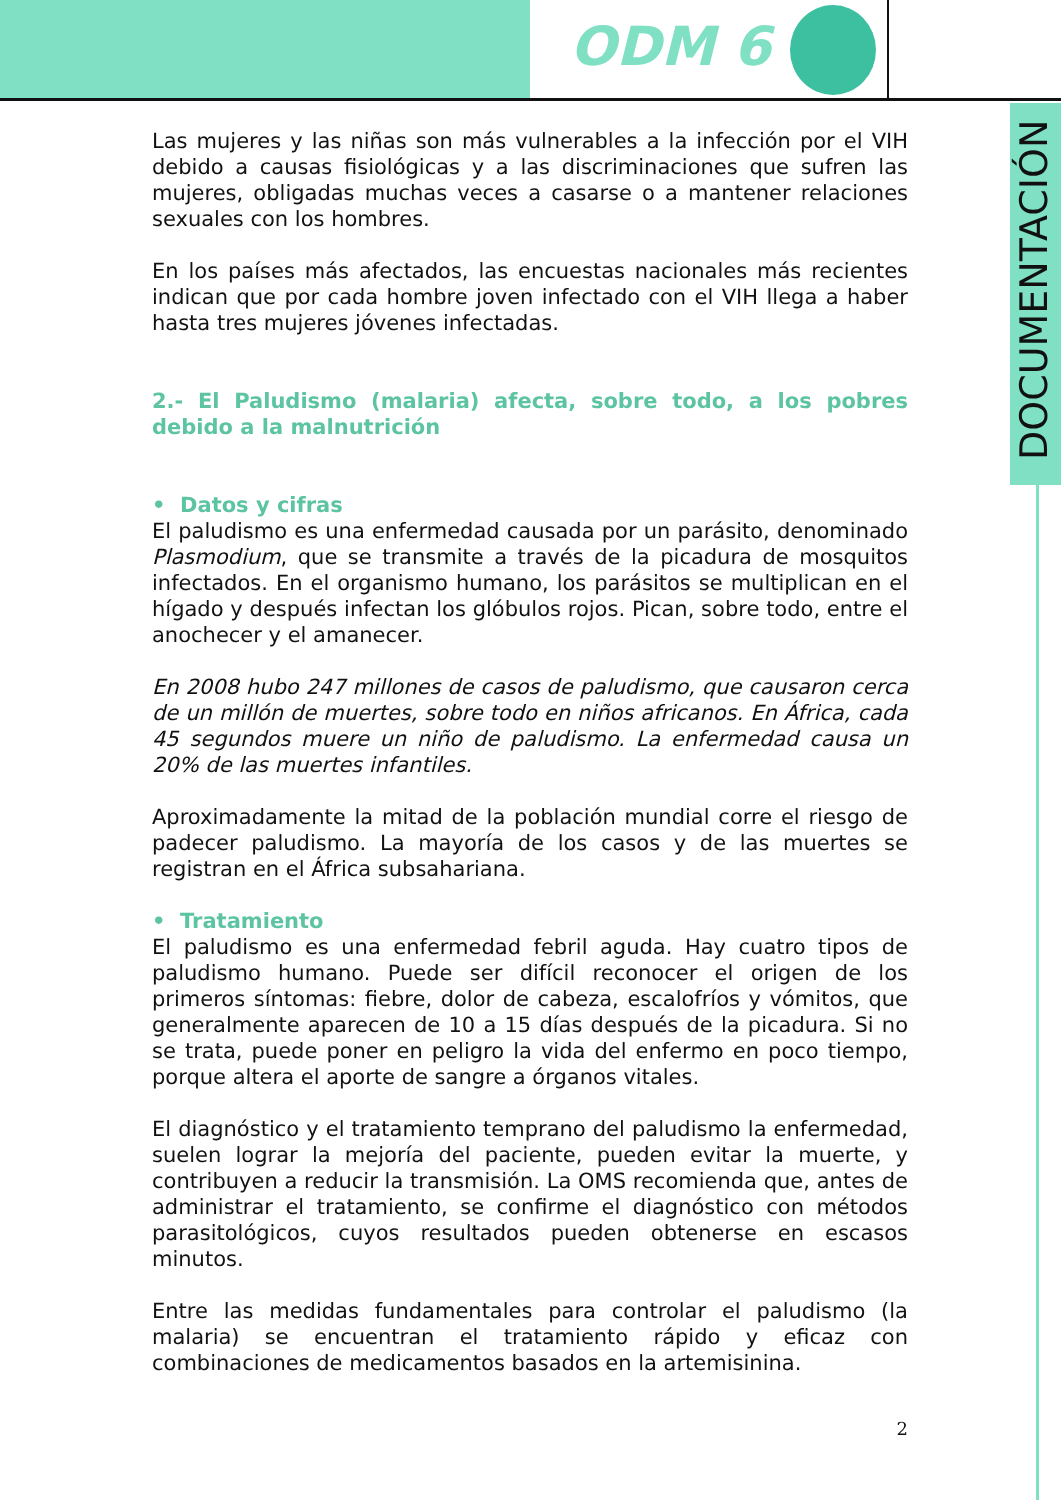ODM 6
DOCUMENTACIÓN
Las mujeres y las niñas son más vulnerables a la infección por el VIH debido a causas fisiológicas y a las discriminaciones que sufren las mujeres, obligadas muchas veces a casarse o a mantener relaciones sexuales con los hombres.
En los países más afectados, las encuestas nacionales más recientes indican que por cada hombre joven infectado con el VIH llega a haber hasta tres mujeres jóvenes infectadas.
2.- El Paludismo (malaria) afecta, sobre todo, a los pobres debido a la malnutrición
• Datos y cifras
El paludismo es una enfermedad causada por un parásito, denominado Plasmodium, que se transmite a través de la picadura de mosquitos infectados. En el organismo humano, los parásitos se multiplican en el hígado y después infectan los glóbulos rojos. Pican, sobre todo, entre el anochecer y el amanecer.
En 2008 hubo 247 millones de casos de paludismo, que causaron cerca de un millón de muertes, sobre todo en niños africanos. En África, cada 45 segundos muere un niño de paludismo. La enfermedad causa un 20% de las muertes infantiles.
Aproximadamente la mitad de la población mundial corre el riesgo de padecer paludismo. La mayoría de los casos y de las muertes se registran en el África subsahariana.
• Tratamiento
El paludismo es una enfermedad febril aguda. Hay cuatro tipos de paludismo humano. Puede ser difícil reconocer el origen de los primeros síntomas: fiebre, dolor de cabeza, escalofríos y vómitos, que generalmente aparecen de 10 a 15 días después de la picadura. Si no se trata, puede poner en peligro la vida del enfermo en poco tiempo, porque altera el aporte de sangre a órganos vitales.
El diagnóstico y el tratamiento temprano del paludismo la enfermedad, suelen lograr la mejoría del paciente, pueden evitar la muerte, y contribuyen a reducir la transmisión. La OMS recomienda que, antes de administrar el tratamiento, se confirme el diagnóstico con métodos parasitológicos, cuyos resultados pueden obtenerse en escasos minutos.
Entre las medidas fundamentales para controlar el paludismo (la malaria) se encuentran el tratamiento rápido y eficaz con combinaciones de medicamentos basados en la artemisinina.
2